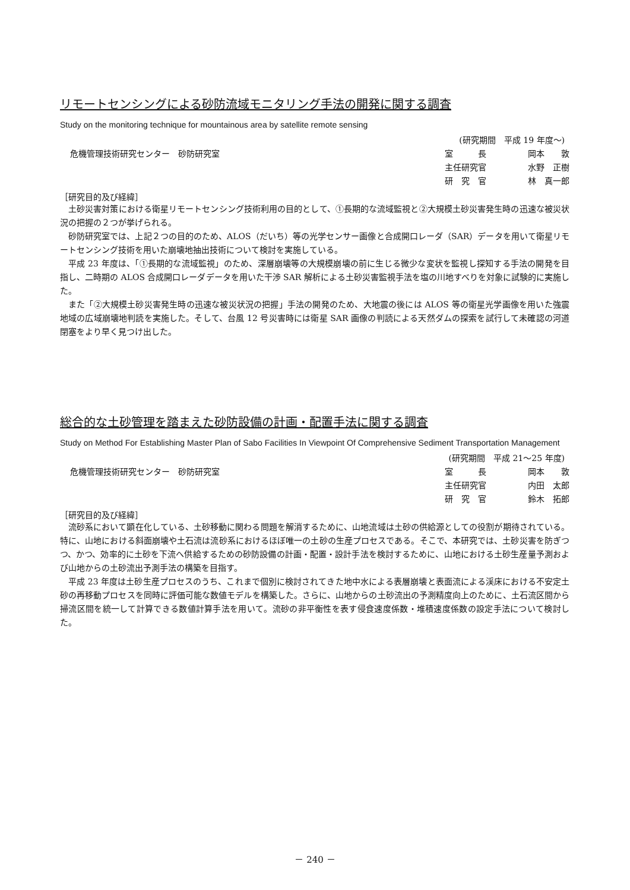リモートセンシングによる砂防流域モニタリング手法の開発に関する調査
Study on the monitoring technique for mountainous area by satellite remote sensing
危機管理技術研究センター　砂防研究室
(研究期間　平成 19 年度～)
室　　　長 岡本　　敦
主任研究官 水野　正樹
研　究　官 林　真一郎
［研究目的及び経緯］
土砂災害対策における衛星リモートセンシング技術利用の目的として、①長期的な流域監視と②大規模土砂災害発生時の迅速な被災状況の把握の２つが挙げられる。
砂防研究室では、上記２つの目的のため、ALOS（だいち）等の光学センサー画像と合成開口レーダ（SAR）データを用いて衛星リモートセンシング技術を用いた崩壊地抽出技術について検討を実施している。
平成 23 年度は、「①長期的な流域監視」のため、深層崩壊等の大規模崩壊の前に生じる微少な変状を監視し探知する手法の開発を目指し、二時期の ALOS 合成開口レーダデータを用いた干渉 SAR 解析による土砂災害監視手法を塩の川地すべりを対象に試験的に実施した。
また「②大規模土砂災害発生時の迅速な被災状況の把握」手法の開発のため、大地震の後には ALOS 等の衛星光学画像を用いた強震地域の広域崩壊地判読を実施した。そして、台風 12 号災害時には衛星 SAR 画像の判読による天然ダムの探索を試行して未確認の河道閉塞をより早く見つけ出した。
総合的な土砂管理を踏まえた砂防設備の計画・配置手法に関する調査
Study on Method For Establishing Master Plan of Sabo Facilities In Viewpoint Of Comprehensive Sediment Transportation Management
危機管理技術研究センター　砂防研究室
(研究期間　平成 21～25 年度)
室　　　長 岡本　　敦
主任研究官 内田　太郎
研　究　官 鈴木　拓郎
［研究目的及び経緯］
流砂系において顕在化している、土砂移動に関わる問題を解消するために、山地流域は土砂の供給源としての役割が期待されている。特に、山地における斜面崩壊や土石流は流砂系におけるほぼ唯一の土砂の生産プロセスである。そこで、本研究では、土砂災害を防ぎつつ、かつ、効率的に土砂を下流へ供給するための砂防設備の計画・配置・設計手法を検討するために、山地における土砂生産量予測および山地からの土砂流出予測手法の構築を目指す。
平成 23 年度は土砂生産プロセスのうち、これまで個別に検討されてきた地中水による表層崩壊と表面流による渓床における不安定土砂の再移動プロセスを同時に評価可能な数値モデルを構築した。さらに、山地からの土砂流出の予測精度向上のために、土石流区間から掃流区間を統一して計算できる数値計算手法を用いて。流砂の非平衡性を表す侵食速度係数・堆積速度係数の設定手法について検討した。
－ 240 －